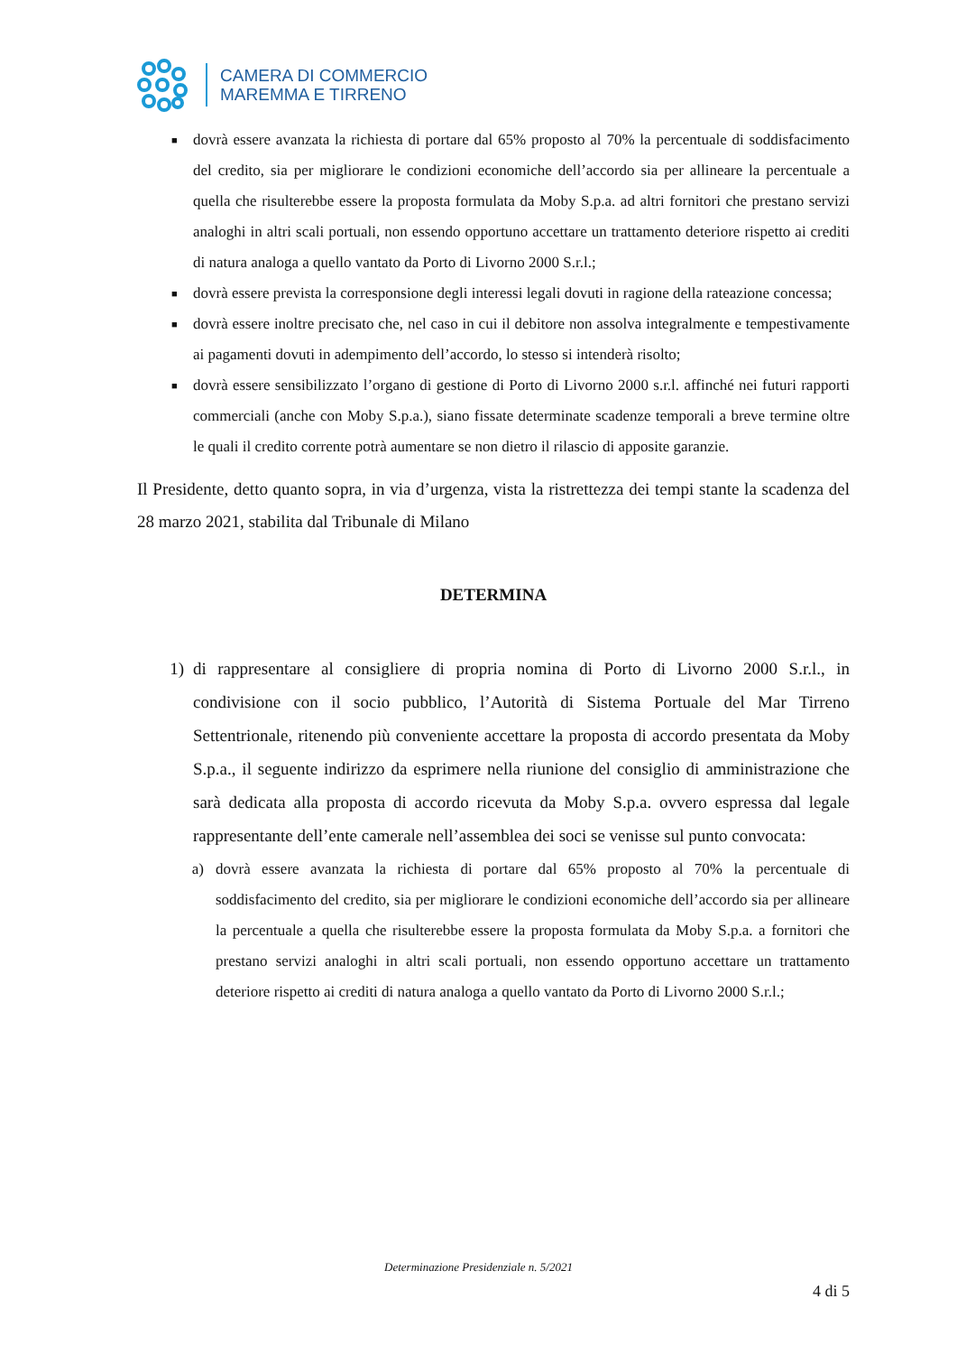CAMERA DI COMMERCIO
MAREMMA E TIRRENO
■ dovrà essere avanzata la richiesta di portare dal 65% proposto al 70% la percentuale di soddisfacimento del credito, sia per migliorare le condizioni economiche dell’accordo sia per allineare la percentuale a quella che risulterebbe essere la proposta formulata da Moby S.p.a. ad altri fornitori che prestano servizi analoghi in altri scali portuali, non essendo opportuno accettare un trattamento deteriore rispetto ai crediti di natura analoga a quello vantato da Porto di Livorno 2000 S.r.l.;
■ dovrà essere prevista la corresponsione degli interessi legali dovuti in ragione della rateazione concessa;
■ dovrà essere inoltre precisato che, nel caso in cui il debitore non assolva integralmente e tempestivamente ai pagamenti dovuti in adempimento dell’accordo, lo stesso si intenderà risolto;
■ dovrà essere sensibilizzato l’organo di gestione di Porto di Livorno 2000 s.r.l. affinché nei futuri rapporti commerciali (anche con Moby S.p.a.), siano fissate determinate scadenze temporali a breve termine oltre le quali il credito corrente potrà aumentare se non dietro il rilascio di apposite garanzie.
Il Presidente, detto quanto sopra, in via d’urgenza, vista la ristrettezza dei tempi stante la scadenza del 28 marzo 2021, stabilita dal Tribunale di Milano
DETERMINA
1) di rappresentare al consigliere di propria nomina di Porto di Livorno 2000 S.r.l., in condivisione con il socio pubblico, l’Autorità di Sistema Portuale del Mar Tirreno Settentrionale, ritenendo più conveniente accettare la proposta di accordo presentata da Moby S.p.a., il seguente indirizzo da esprimere nella riunione del consiglio di amministrazione che sarà dedicata alla proposta di accordo ricevuta da Moby S.p.a. ovvero espressa dal legale rappresentante dell’ente camerale nell’assemblea dei soci se venisse sul punto convocata:
a) dovrà essere avanzata la richiesta di portare dal 65% proposto al 70% la percentuale di soddisfacimento del credito, sia per migliorare le condizioni economiche dell’accordo sia per allineare la percentuale a quella che risulterebbe essere la proposta formulata da Moby S.p.a. a fornitori che prestano servizi analoghi in altri scali portuali, non essendo opportuno accettare un trattamento deteriore rispetto ai crediti di natura analoga a quello vantato da Porto di Livorno 2000 S.r.l.;
Determinazione Presidenziale n. 5/2021
4 di 5